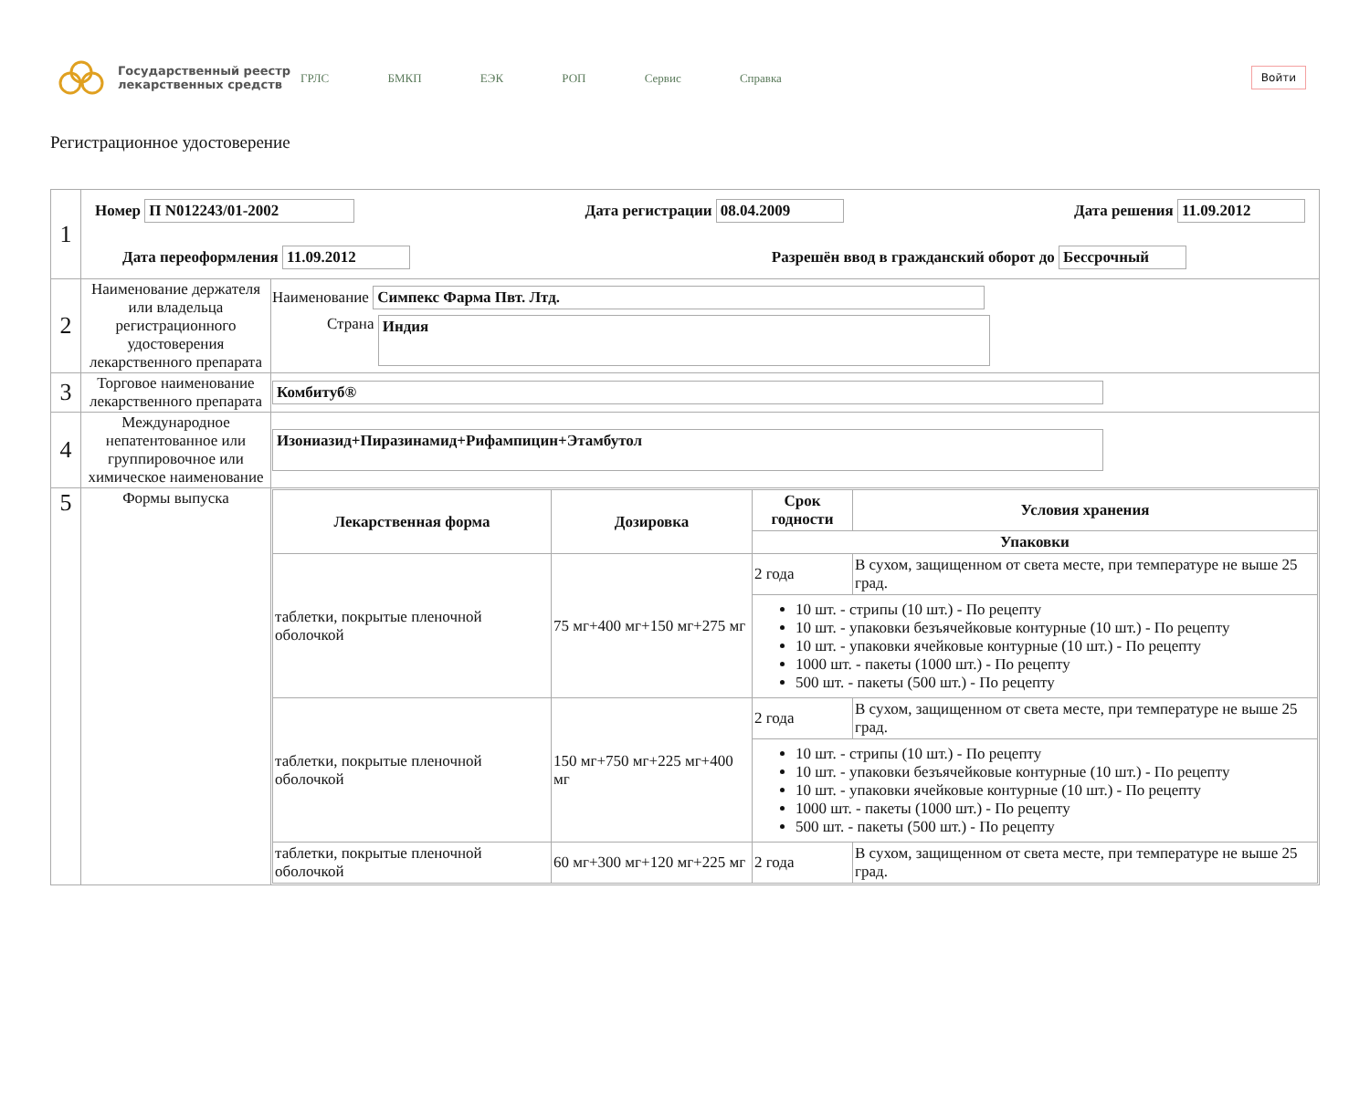Государственный реестр лекарственных средств
ГРЛС БМКП ЕЭК РОП Сервис Справка
Войти
Регистрационное удостоверение
| 1 | Номер П N012243/01-2002 Дата регистрации 08.04.2009 Дата решения 11.09.2012 Дата переоформления 11.09.2012 Разрешён ввод в гражданский оборот до Бессрочный | |
| 2 | Наименование держателя или владельца регистрационного удостоверения лекарственного препарата | Наименование Симпекс Фарма Пвт. Лтд. Страна Индия |
| 3 | Торговое наименование лекарственного препарата | Комбитуб® |
| 4 | Международное непатентованное или группировочное или химическое наименование | Изониазид+Пиразинамид+Рифампицин+Этамбутол |
| 5 | Формы выпуска | / Лекарственная форма / Дозировка / Срок годности / Условия хранения / / --- / --- / --- / --- / / / / Упаковки / / / таблетки, покрытые пленочной оболочкой / 75 мг+400 мг+150 мг+275 мг / 2 года / В сухом, защищенном от света месте, при температуре не выше 25 град. / / / / 10 шт. - стрипы (10 шт.) - По рецепту 10 шт. - упаковки безъячейковые контурные (10 шт.) - По рецепту 10 шт. - упаковки ячейковые контурные (10 шт.) - По рецепту 1000 шт. - пакеты (1000 шт.) - По рецепту 500 шт. - пакеты (500 шт.) - По рецепту / / / таблетки, покрытые пленочной оболочкой / 150 мг+750 мг+225 мг+400 мг / 2 года / В сухом, защищенном от света месте, при температуре не выше 25 град. / / / / 10 шт. - стрипы (10 шт.) - По рецепту 10 шт. - упаковки безъячейковые контурные (10 шт.) - По рецепту 10 шт. - упаковки ячейковые контурные (10 шт.) - По рецепту 1000 шт. - пакеты (1000 шт.) - По рецепту 500 шт. - пакеты (500 шт.) - По рецепту / / / таблетки, покрытые пленочной оболочкой / 60 мг+300 мг+120 мг+225 мг / 2 года / В сухом, защищенном от света месте, при температуре не выше 25 град. / |